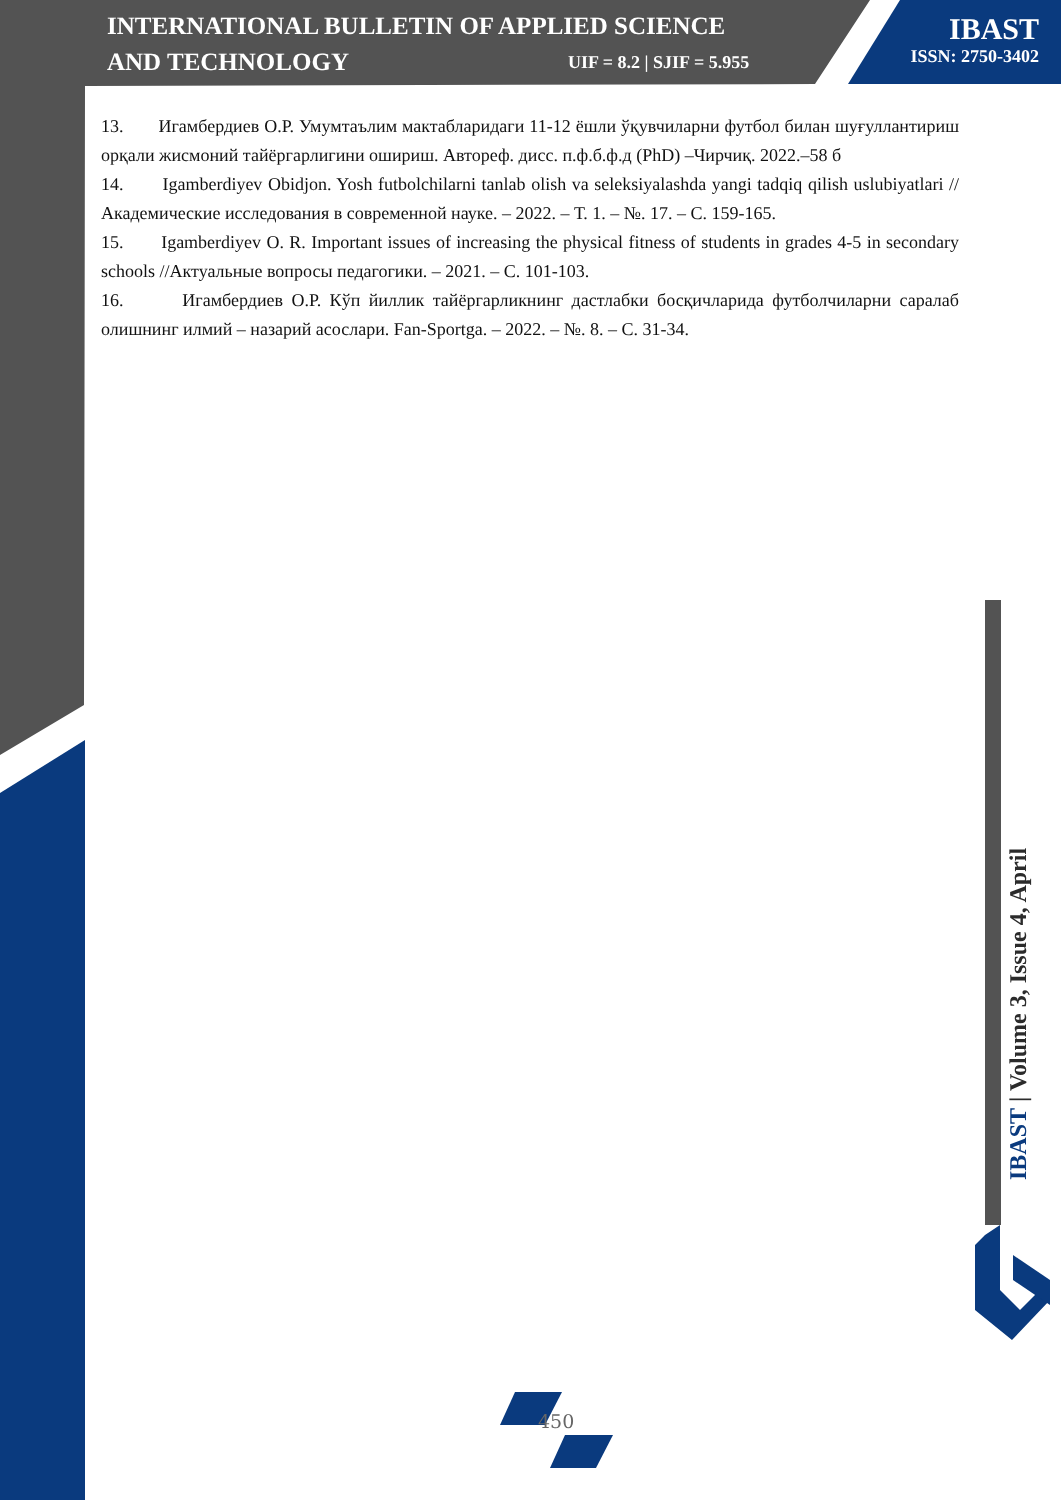INTERNATIONAL BULLETIN OF APPLIED SCIENCE
AND TECHNOLOGY
UIF = 8.2 | SJIF = 5.955
IBAST
ISSN: 2750-3402
13. Игамбердиев О.Р. Умумтаълим мактабларидаги 11-12 ёшли ўқувчиларни футбол билан шуғуллантириш орқали жисмоний тайёргарлигини ошириш. Автореф. дисс. п.ф.б.ф.д (PhD) –Чирчиқ. 2022.–58 б
14. Igamberdiyev Obidjon. Yosh futbolchilarni tanlab olish va seleksiyalashda yangi tadqiq qilish uslubiyatlari //Академические исследования в современной науке. – 2022. – Т. 1. – №. 17. – С. 159-165.
15. Igamberdiyev O. R. Important issues of increasing the physical fitness of students in grades 4-5 in secondary schools //Актуальные вопросы педагогики. – 2021. – С. 101-103.
16. Игамбердиев О.Р. Кўп йиллик тайёргарликнинг дастлабки босқичларида футболчиларни саралаб олишнинг илмий – назарий асослари. Fan-Sportga. – 2022. – №. 8. – С. 31-34.
IBAST | Volume 3, Issue 4, April
450